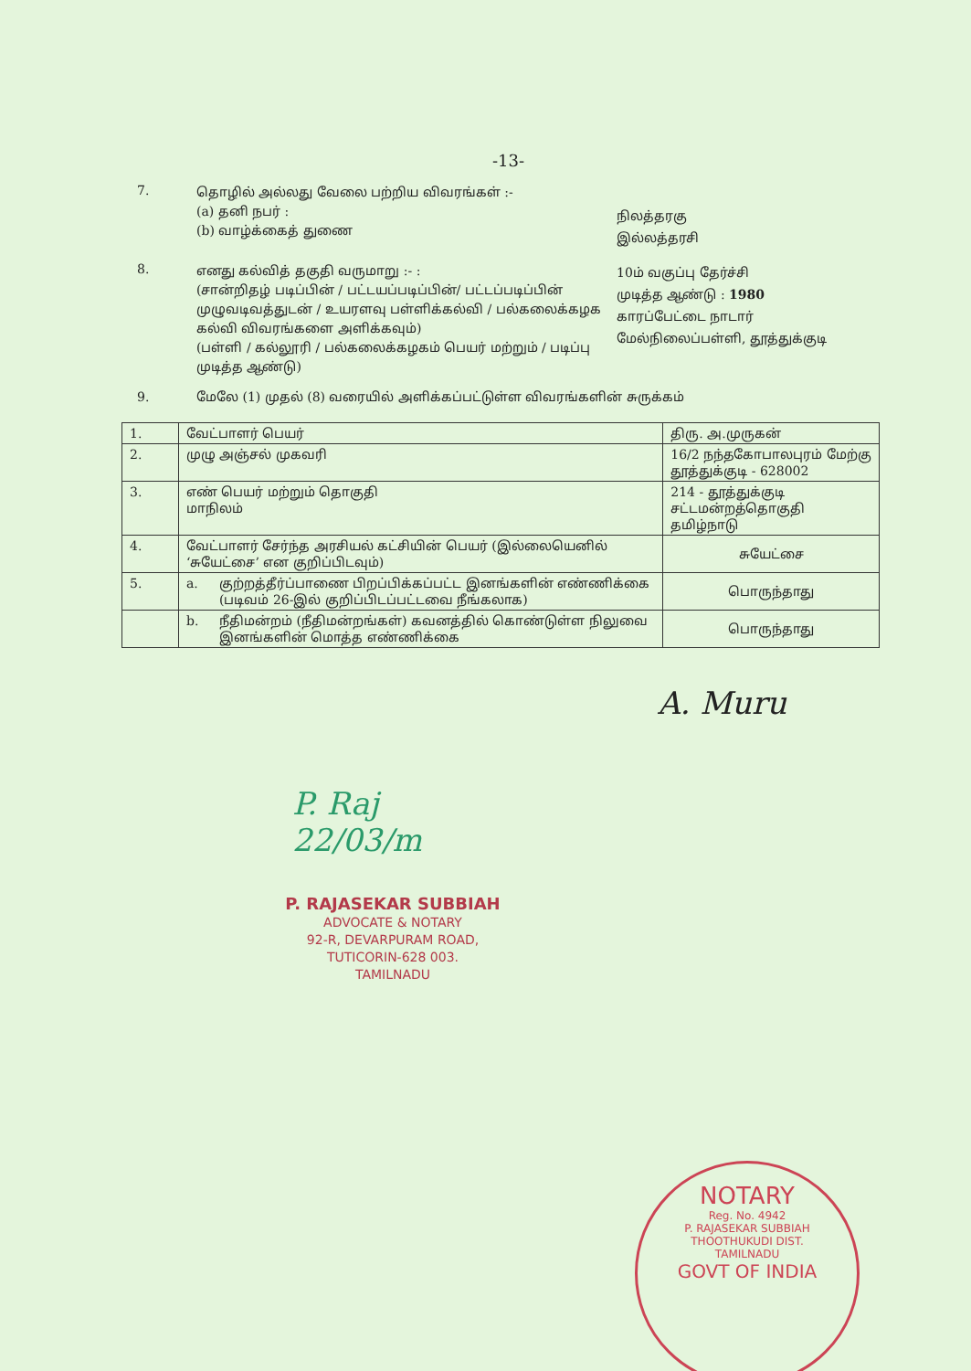-13-
7.
தொழில் அல்லது வேலை பற்றிய விவரங்கள் :-
(a) தனி நபர் :
(b) வாழ்க்கைத் துணை
நிலத்தரகு
இல்லத்தரசி
8.
எனது கல்வித் தகுதி வருமாறு :- :
(சான்றிதழ் படிப்பின் / பட்டயப்படிப்பின்/ பட்டப்படிப்பின் முழுவடிவத்துடன் / உயரளவு பள்ளிக்கல்வி / பல்கலைக்கழக கல்வி விவரங்களை அளிக்கவும்)
(பள்ளி / கல்லூரி / பல்கலைக்கழகம் பெயர் மற்றும் / படிப்பு முடித்த ஆண்டு)
10ம் வகுப்பு தேர்ச்சி
முடித்த ஆண்டு : 1980
காரப்பேட்டை நாடார்
மேல்நிலைப்பள்ளி, தூத்துக்குடி
9. மேலே (1) முதல் (8) வரையில் அளிக்கப்பட்டுள்ள விவரங்களின் சுருக்கம்
| 1. | வேட்பாளர் பெயர் | | திரு. அ.முருகன் |
| 2. | முழு அஞ்சல் முகவரி | | 16/2 நந்தகோபாலபுரம் மேற்கு தூத்துக்குடி - 628002 |
| 3. | எண் பெயர் மற்றும் தொகுதி மாநிலம் | | 214 - தூத்துக்குடி சட்டமன்றத்தொகுதி தமிழ்நாடு |
| 4. | வேட்பாளர் சேர்ந்த அரசியல் கட்சியின் பெயர் (இல்லையெனில் ‘சுயேட்சை’ என குறிப்பிடவும்) | | சுயேட்சை |
| 5. | a. | குற்றத்தீர்ப்பாணை பிறப்பிக்கப்பட்ட இனங்களின் எண்ணிக்கை (படிவம் 26-இல் குறிப்பிடப்பட்டவை நீங்கலாக) | பொருந்தாது |
| | b. | நீதிமன்றம் (நீதிமன்றங்கள்) கவனத்தில் கொண்டுள்ள நிலுவை இனங்களின் மொத்த எண்ணிக்கை | பொருந்தாது |
A. Muru
P. Raj
22/03/m
P. RAJASEKAR SUBBIAH
ADVOCATE & NOTARY
92-R, DEVARPURAM ROAD,
TUTICORIN-628 003.
TAMILNADU
NOTARY
Reg. No. 4942
P. RAJASEKAR SUBBIAH
THOOTHUKUDI DIST.
TAMILNADU
GOVT OF INDIA